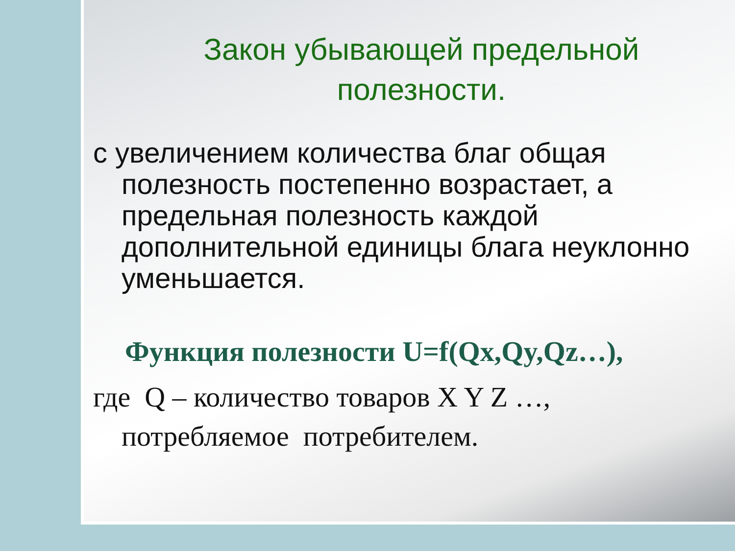Закон убывающей предельной полезности.
с увеличением количества благ общая полезность постепенно возрастает, а предельная полезность каждой дополнительной единицы блага неуклонно уменьшается.
Функция полезности U=f(Qx,Qy,Qz…),
где Q – количество товаров X Y Z …, потребляемое потребителем.